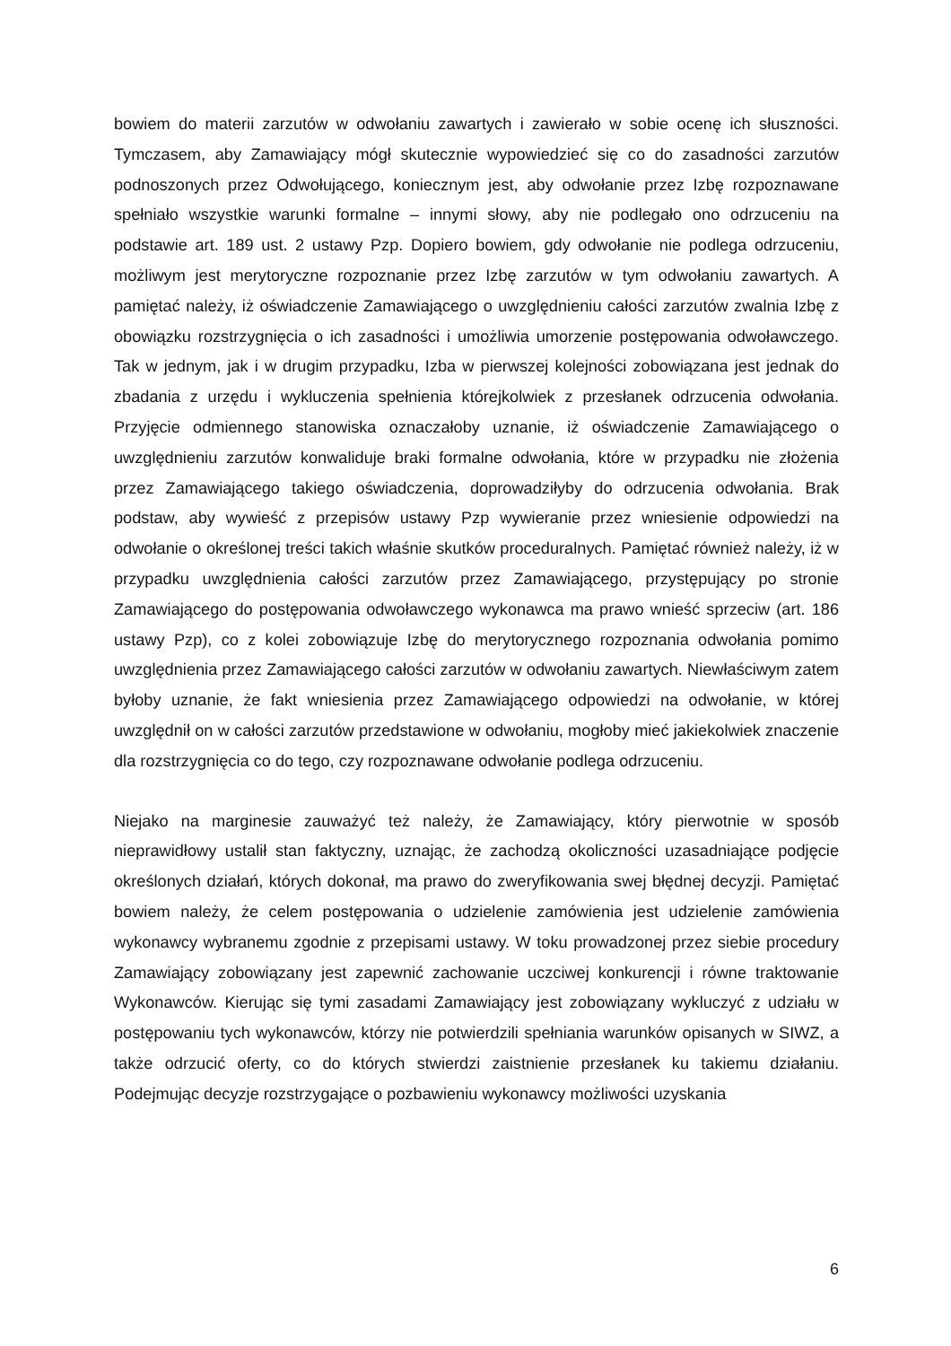bowiem do materii zarzutów w odwołaniu zawartych i zawierało w sobie ocenę ich słuszności. Tymczasem, aby Zamawiający mógł skutecznie wypowiedzieć się co do zasadności zarzutów podnoszonych przez Odwołującego, koniecznym jest, aby odwołanie przez Izbę rozpoznawane spełniało wszystkie warunki formalne – innymi słowy, aby nie podlegało ono odrzuceniu na podstawie art. 189 ust. 2 ustawy Pzp. Dopiero bowiem, gdy odwołanie nie podlega odrzuceniu, możliwym jest merytoryczne rozpoznanie przez Izbę zarzutów w tym odwołaniu zawartych. A pamiętać należy, iż oświadczenie Zamawiającego o uwzględnieniu całości zarzutów zwalnia Izbę z obowiązku rozstrzygnięcia o ich zasadności i umożliwia umorzenie postępowania odwoławczego. Tak w jednym, jak i w drugim przypadku, Izba w pierwszej kolejności zobowiązana jest jednak do zbadania z urzędu i wykluczenia spełnienia którejkolwiek z przesłanek odrzucenia odwołania. Przyjęcie odmiennego stanowiska oznaczałoby uznanie, iż oświadczenie Zamawiającego o uwzględnieniu zarzutów konwaliduje braki formalne odwołania, które w przypadku nie złożenia przez Zamawiającego takiego oświadczenia, doprowadziłyby do odrzucenia odwołania. Brak podstaw, aby wywieść z przepisów ustawy Pzp wywieranie przez wniesienie odpowiedzi na odwołanie o określonej treści takich właśnie skutków proceduralnych. Pamiętać również należy, iż w przypadku uwzględnienia całości zarzutów przez Zamawiającego, przystępujący po stronie Zamawiającego do postępowania odwoławczego wykonawca ma prawo wnieść sprzeciw (art. 186 ustawy Pzp), co z kolei zobowiązuje Izbę do merytorycznego rozpoznania odwołania pomimo uwzględnienia przez Zamawiającego całości zarzutów w odwołaniu zawartych. Niewłaściwym zatem byłoby uznanie, że fakt wniesienia przez Zamawiającego odpowiedzi na odwołanie, w której uwzględnił on w całości zarzutów przedstawione w odwołaniu, mogłoby mieć jakiekolwiek znaczenie dla rozstrzygnięcia co do tego, czy rozpoznawane odwołanie podlega odrzuceniu.
Niejako na marginesie zauważyć też należy, że Zamawiający, który pierwotnie w sposób nieprawidłowy ustalił stan faktyczny, uznając, że zachodzą okoliczności uzasadniające podjęcie określonych działań, których dokonał, ma prawo do zweryfikowania swej błędnej decyzji. Pamiętać bowiem należy, że celem postępowania o udzielenie zamówienia jest udzielenie zamówienia wykonawcy wybranemu zgodnie z przepisami ustawy. W toku prowadzonej przez siebie procedury Zamawiający zobowiązany jest zapewnić zachowanie uczciwej konkurencji i równe traktowanie Wykonawców. Kierując się tymi zasadami Zamawiający jest zobowiązany wykluczyć z udziału w postępowaniu tych wykonawców, którzy nie potwierdzili spełniania warunków opisanych w SIWZ, a także odrzucić oferty, co do których stwierdzi zaistnienie przesłanek ku takiemu działaniu. Podejmując decyzje rozstrzygające o pozbawieniu wykonawcy możliwości uzyskania
6